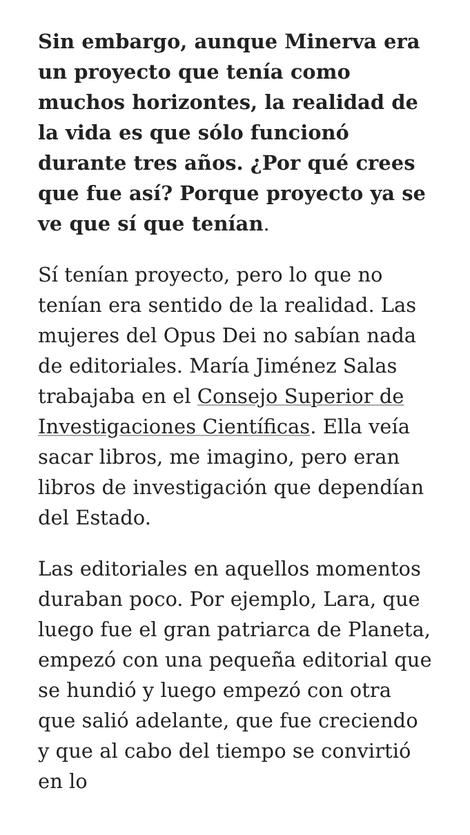Sin embargo, aunque Minerva era un proyecto que tenía como muchos horizontes, la realidad de la vida es que sólo funcionó durante tres años. ¿Por qué crees que fue así? Porque proyecto ya se ve que sí que tenían.
Sí tenían proyecto, pero lo que no tenían era sentido de la realidad. Las mujeres del Opus Dei no sabían nada de editoriales. María Jiménez Salas trabajaba en el Consejo Superior de Investigaciones Científicas. Ella veía sacar libros, me imagino, pero eran libros de investigación que dependían del Estado.
Las editoriales en aquellos momentos duraban poco. Por ejemplo, Lara, que luego fue el gran patriarca de Planeta, empezó con una pequeña editorial que se hundió y luego empezó con otra que salió adelante, que fue creciendo y que al cabo del tiempo se convirtió en lo